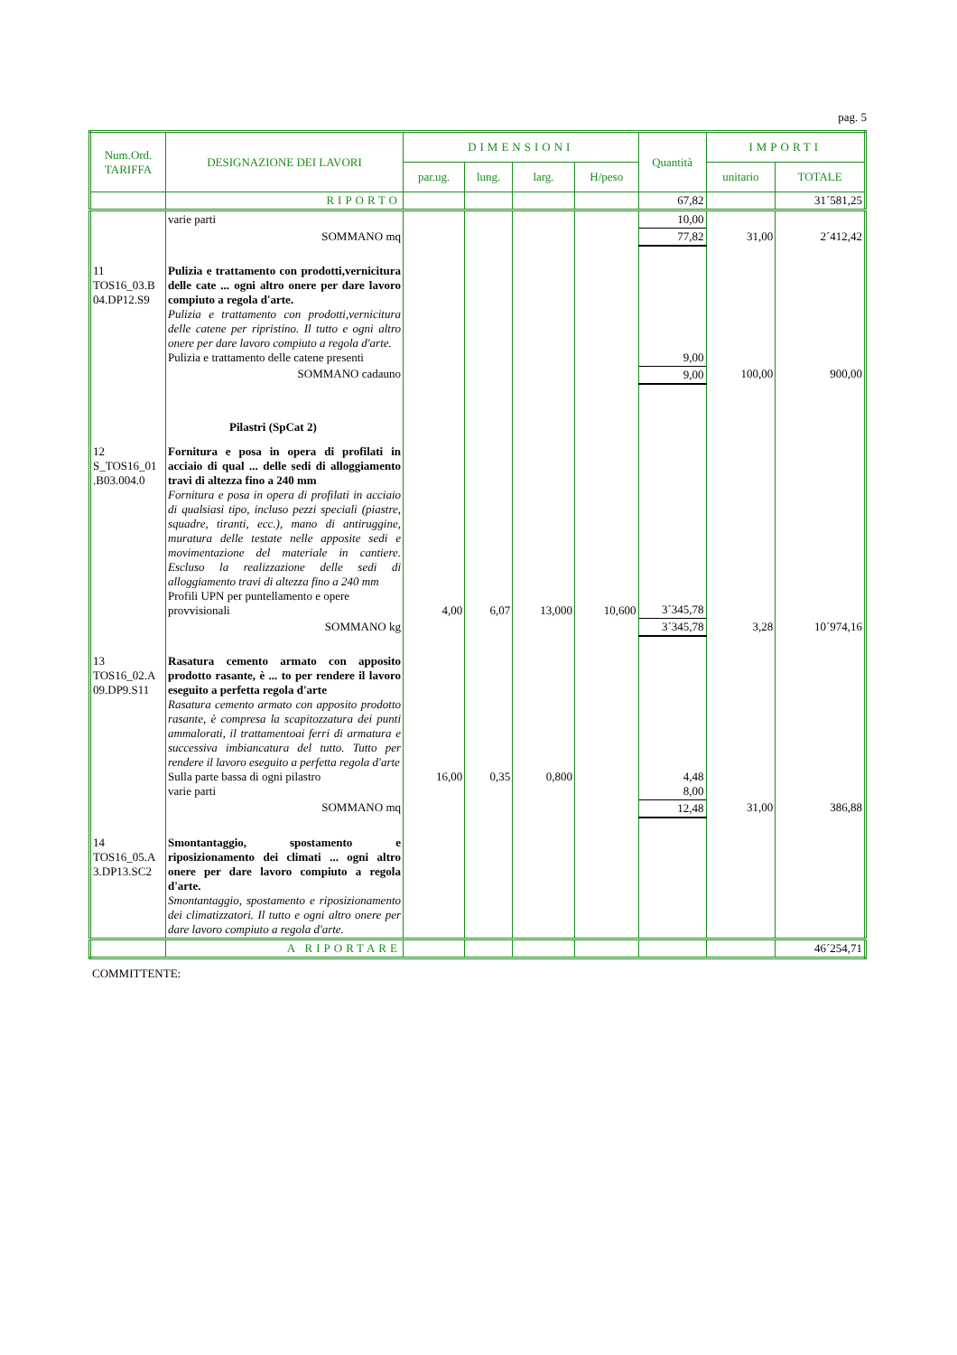pag. 5
| Num.Ord. TARIFFA | DESIGNAZIONE DEI LAVORI | DIMENSIONI | | | | Quantità | IMPORTI | |
| --- | --- | --- | --- | --- | --- | --- | --- | --- |
| | | par.ug. | lung. | larg. | H/peso | | unitario | TOTALE |
| | RIPORTO | | | | | 67,82 | | 31´581,25 |
| | varie parti | | | | | 10,00 | | |
| | SOMMANO mq | | | | | 77,82 | 31,00 | 2´412,42 |
| 11 TOS16_03.B 04.DP12.S9 | Pulizia e trattamento con prodotti,vernicitura delle cate ... ogni altro onere per dare lavoro compiuto a regola d'arte. Pulizia e trattamento con prodotti,vernicitura delle catene per ripristino. Il tutto e ogni altro onere per dare lavoro compiuto a regola d'arte. Pulizia e trattamento delle catene presenti | | | | | 9,00 | | |
| | SOMMANO cadauno | | | | | 9,00 | 100,00 | 900,00 |
| | Pilastri (SpCat 2) | | | | | | | |
| 12 S_TOS16_01 .B03.004.0 | Fornitura e posa in opera di profilati in acciaio di qual ... delle sedi di alloggiamento travi di altezza fino a 240 mm Fornitura e posa in opera di profilati in acciaio di qualsiasi tipo, incluso pezzi speciali (piastre, squadre, tiranti, ecc.), mano di antiruggine, muratura delle testate nelle apposite sedi e movimentazione del materiale in cantiere. Escluso la realizzazione delle sedi di alloggiamento travi di altezza fino a 240 mm Profili UPN per puntellamento e opere provvisionali | 4,00 | 6,07 | 13,000 | 10,600 | 3´345,78 | | |
| | SOMMANO kg | | | | | 3´345,78 | 3,28 | 10´974,16 |
| 13 TOS16_02.A 09.DP9.S11 | Rasatura cemento armato con apposito prodotto rasante, è ... to per rendere il lavoro eseguito a perfetta regola d'arte Rasatura cemento armato con apposito prodotto rasante, è compresa la scapitozzatura dei punti ammalorati, il trattamentoai ferri di armatura e successiva imbiancatura del tutto. Tutto per rendere il lavoro eseguito a perfetta regola d'arte Sulla parte bassa di ogni pilastro varie parti | 16,00 | 0,35 | 0,800 | | 4,48 8,00 | | |
| | SOMMANO mq | | | | | 12,48 | 31,00 | 386,88 |
| 14 TOS16_05.A 3.DP13.SC2 | Smontantaggio, spostamento e riposizionamento dei climati ... ogni altro onere per dare lavoro compiuto a regola d'arte. Smontantaggio, spostamento e riposizionamento dei climatizzatori. Il tutto e ogni altro onere per dare lavoro compiuto a regola d'arte. | | | | | | | |
| | A RIPORTARE | | | | | | | 46´254,71 |
COMMITTENTE: